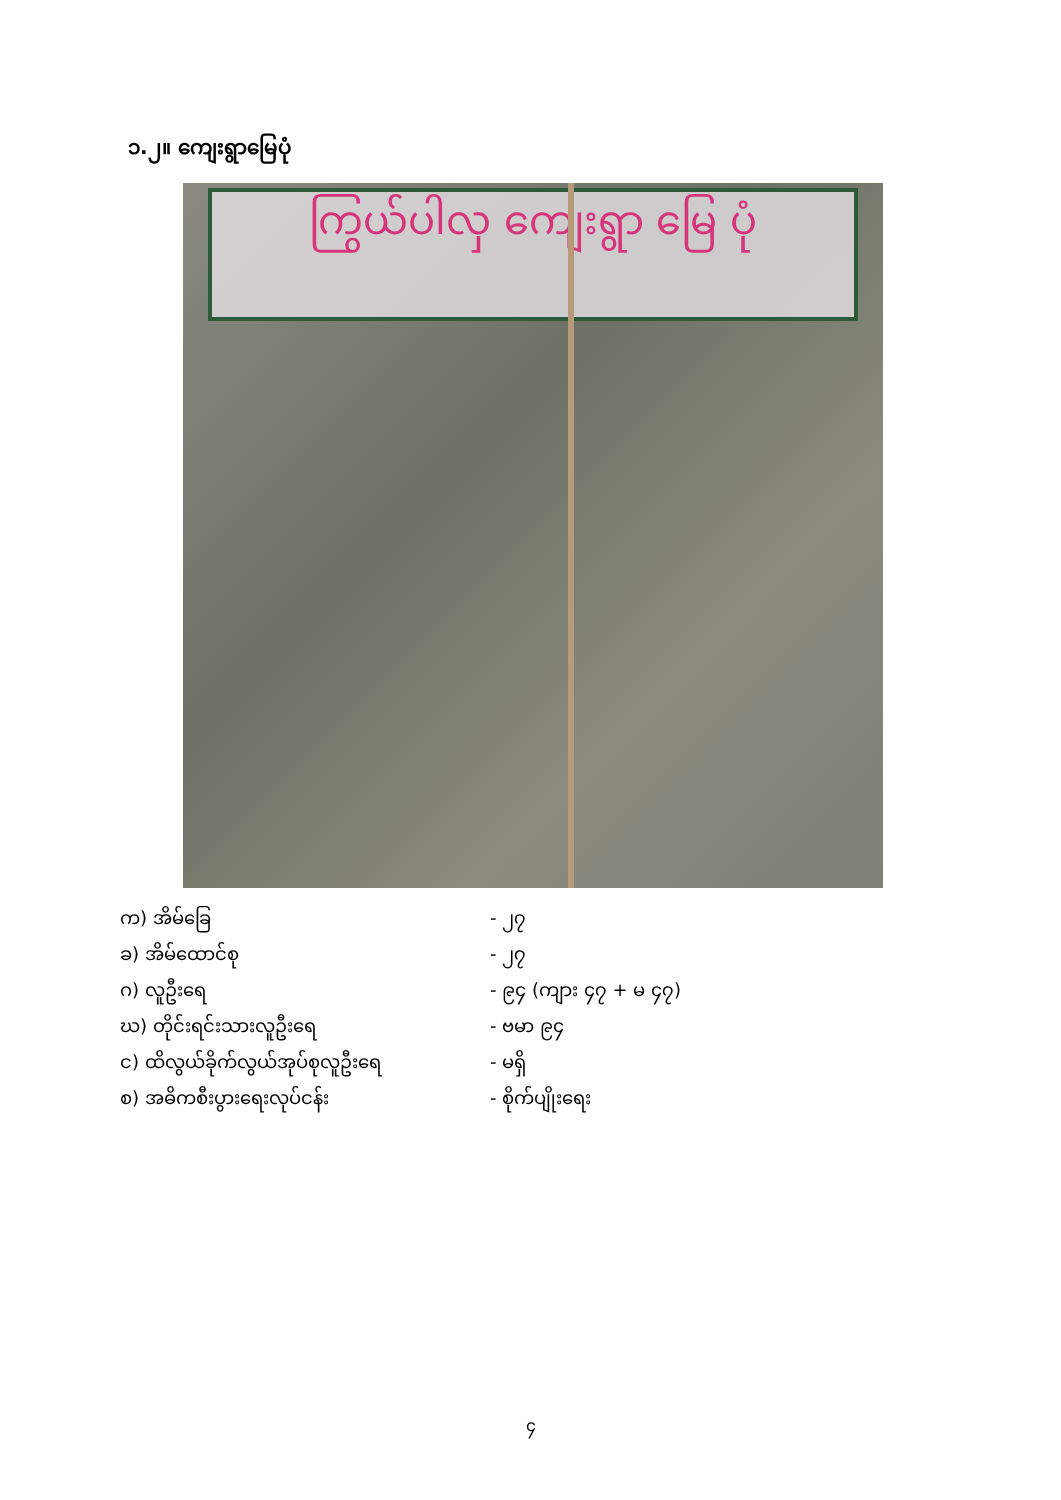၁.၂။ ကျေးရွာမြေပုံ
ကြွယ်ပါလှ ကျေးရွာ မြေ ပုံ
က) အိမ်ခြေ - ၂၇
ခ) အိမ်ထောင်စု - ၂၇
ဂ) လူဦးရေ - ၉၄ (ကျား ၄၇ + မ ၄၇)
ဃ) တိုင်းရင်းသားလူဦးရေ - ဗမာ ၉၄
င) ထိလွယ်ခိုက်လွယ်အုပ်စုလူဦးရေ - မရှိ
စ) အဓိကစီးပွားရေးလုပ်ငန်း - စိုက်ပျိုးရေး
၄